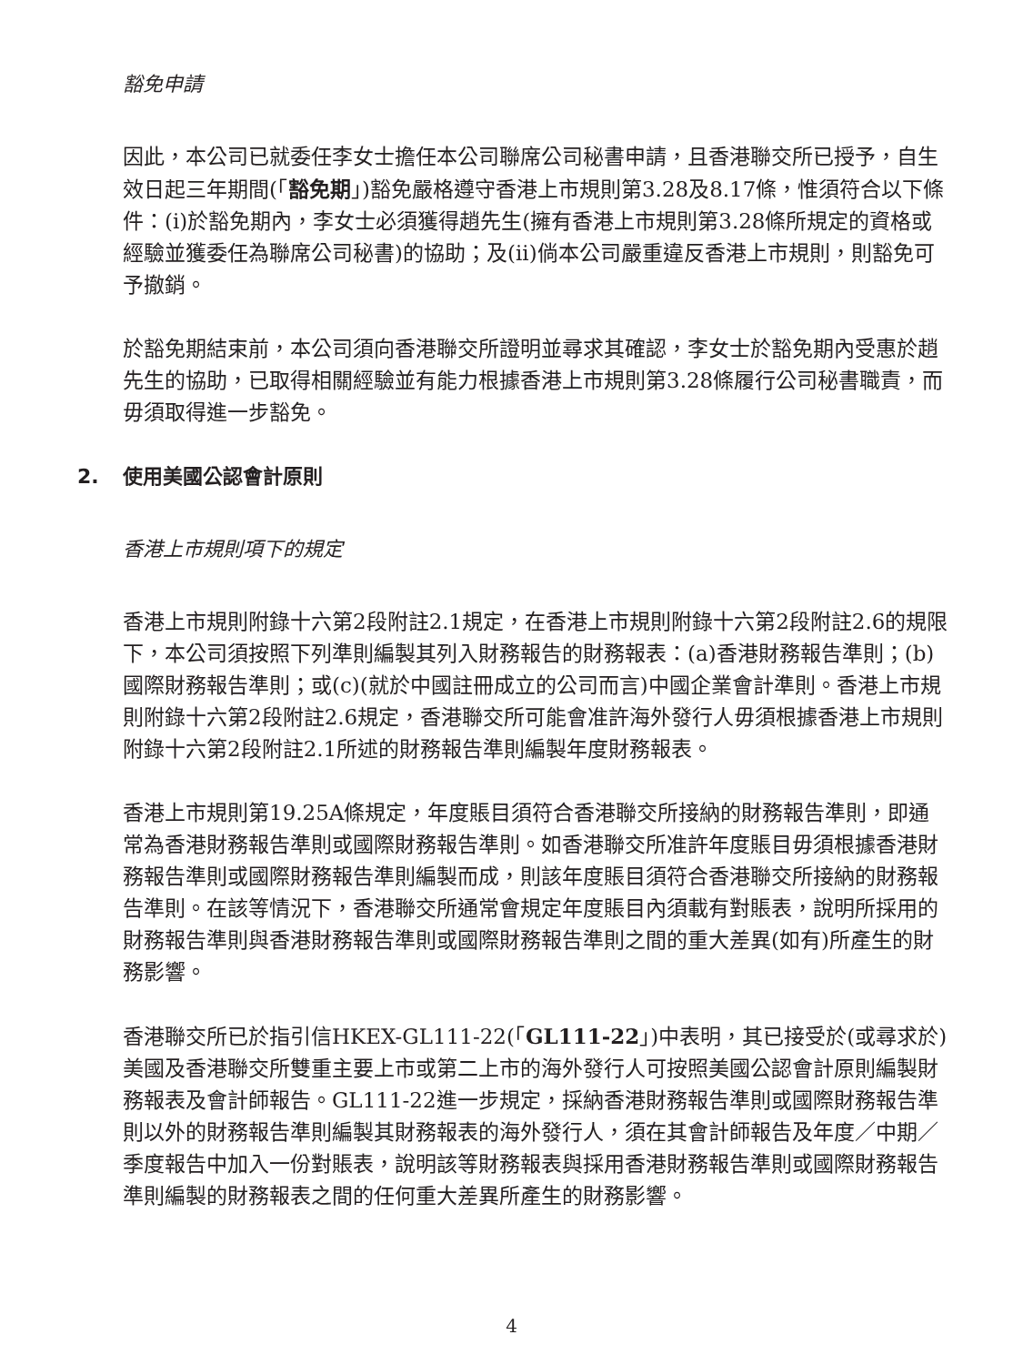豁免申請
因此，本公司已就委任李女士擔任本公司聯席公司秘書申請，且香港聯交所已授予，自生效日起三年期間(「豁免期」)豁免嚴格遵守香港上市規則第3.28及8.17條，惟須符合以下條件：(i)於豁免期內，李女士必須獲得趙先生(擁有香港上市規則第3.28條所規定的資格或經驗並獲委任為聯席公司秘書)的協助；及(ii)倘本公司嚴重違反香港上市規則，則豁免可予撤銷。
於豁免期結束前，本公司須向香港聯交所證明並尋求其確認，李女士於豁免期內受惠於趙先生的協助，已取得相關經驗並有能力根據香港上市規則第3.28條履行公司秘書職責，而毋須取得進一步豁免。
2. 使用美國公認會計原則
香港上市規則項下的規定
香港上市規則附錄十六第2段附註2.1規定，在香港上市規則附錄十六第2段附註2.6的規限下，本公司須按照下列準則編製其列入財務報告的財務報表：(a)香港財務報告準則；(b)國際財務報告準則；或(c)(就於中國註冊成立的公司而言)中國企業會計準則。香港上市規則附錄十六第2段附註2.6規定，香港聯交所可能會准許海外發行人毋須根據香港上市規則附錄十六第2段附註2.1所述的財務報告準則編製年度財務報表。
香港上市規則第19.25A條規定，年度賬目須符合香港聯交所接納的財務報告準則，即通常為香港財務報告準則或國際財務報告準則。如香港聯交所准許年度賬目毋須根據香港財務報告準則或國際財務報告準則編製而成，則該年度賬目須符合香港聯交所接納的財務報告準則。在該等情況下，香港聯交所通常會規定年度賬目內須載有對賬表，說明所採用的財務報告準則與香港財務報告準則或國際財務報告準則之間的重大差異(如有)所產生的財務影響。
香港聯交所已於指引信HKEX-GL111-22(「GL111-22」)中表明，其已接受於(或尋求於)美國及香港聯交所雙重主要上市或第二上市的海外發行人可按照美國公認會計原則編製財務報表及會計師報告。GL111-22進一步規定，採納香港財務報告準則或國際財務報告準則以外的財務報告準則編製其財務報表的海外發行人，須在其會計師報告及年度／中期／季度報告中加入一份對賬表，說明該等財務報表與採用香港財務報告準則或國際財務報告準則編製的財務報表之間的任何重大差異所產生的財務影響。
4